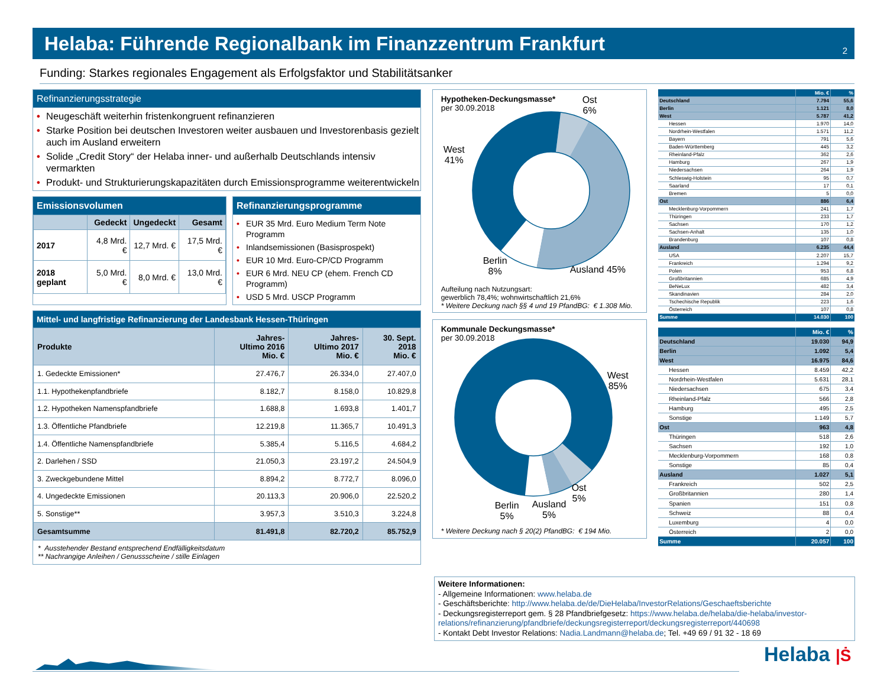Helaba: Führende Regionalbank im Finanzzentrum Frankfurt
2
Funding: Starkes regionales Engagement als Erfolgsfaktor und Stabilitätsanker
Refinanzierungsstrategie
• Neugeschäft weiterhin fristenkongruent refinanzieren
• Starke Position bei deutschen Investoren weiter ausbauen und Investorenbasis gezielt auch im Ausland erweitern
• Solide „Credit Story“ der Helaba inner- und außerhalb Deutschlands intensiv vermarkten
• Produkt- und Strukturierungskapazitäten durch Emissionsprogramme weiterentwickeln
Emissionsvolumen
| | Gedeckt | Ungedeckt | Gesamt |
| --- | --- | --- | --- |
| 2017 | 4,8 Mrd. € | 12,7 Mrd. € | 17,5 Mrd. € |
| 2018 geplant | 5,0 Mrd. € | 8,0 Mrd. € | 13,0 Mrd. € |
Refinanzierungsprogramme
• EUR 35 Mrd. Euro Medium Term Note Programm
• Inlandsemissionen (Basisprospekt)
• EUR 10 Mrd. Euro-CP/CD Programm
• EUR 6 Mrd. NEU CP (ehem. French CD Programm)
• USD 5 Mrd. USCP Programm
Mittel- und langfristige Refinanzierung der Landesbank Hessen-Thüringen
| Produkte | Jahres- Ultimo 2016 Mio. € | Jahres- Ultimo 2017 Mio. € | 30. Sept. 2018 Mio. € |
| --- | --- | --- | --- |
| 1. Gedeckte Emissionen* | 27.476,7 | 26.334,0 | 27.407,0 |
| 1.1. Hypothekenpfandbriefe | 8.182,7 | 8.158,0 | 10.829,8 |
| 1.2. Hypotheken Namenspfandbriefe | 1.688,8 | 1.693,8 | 1.401,7 |
| 1.3. Öffentliche Pfandbriefe | 12.219,8 | 11.365,7 | 10.491,3 |
| 1.4. Öffentliche Namenspfandbriefe | 5.385,4 | 5.116,5 | 4.684,2 |
| 2. Darlehen / SSD | 21.050,3 | 23.197,2 | 24.504,9 |
| 3. Zweckgebundene Mittel | 8.894,2 | 8.772,7 | 8.096,0 |
| 4. Ungedeckte Emissionen | 20.113,3 | 20.906,0 | 22.520,2 |
| 5. Sonstige** | 3.957,3 | 3.510,3 | 3.224,8 |
| Gesamtsumme | 81.491,8 | 82.720,2 | 85.752,9 |
* Ausstehender Bestand entsprechend Endfälligkeitsdatum
** Nachrangige Anleihen / Genussscheine / stille Einlagen
Hypotheken-Deckungsmasse*
per 30.09.2018
Ost
6%
West
41%
Berlin
8%
Ausland 45%
Aufteilung nach Nutzungsart:
gewerblich 78,4%; wohnwirtschaftlich 21,6%
* Weitere Deckung nach §§ 4 und 19 PfandBG: € 1.308 Mio.
Kommunale Deckungsmasse*
per 30.09.2018
West
85%
Berlin
5%
Ausland
5%
Ost
5%
* Weitere Deckung nach § 20(2) PfandBG: € 194 Mio.
| | Mio. € | % |
| Deutschland | 7.794 | 55,6 |
| Berlin | 1.121 | 8,0 |
| West | 5.787 | 41,2 |
| Hessen | 1.970 | 14,0 |
| Nordrhein-Westfalen | 1.571 | 11,2 |
| Bayern | 791 | 5,6 |
| Baden-Württemberg | 445 | 3,2 |
| Rheinland-Pfalz | 362 | 2,6 |
| Hamburg | 267 | 1,9 |
| Niedersachsen | 264 | 1,9 |
| Schleswig-Holstein | 95 | 0,7 |
| Saarland | 17 | 0,1 |
| Bremen | 5 | 0,0 |
| Ost | 886 | 6,4 |
| Mecklenburg-Vorpommern | 241 | 1,7 |
| Thüringen | 233 | 1,7 |
| Sachsen | 170 | 1,2 |
| Sachsen-Anhalt | 135 | 1,0 |
| Brandenburg | 107 | 0,8 |
| Ausland | 6.235 | 44,4 |
| USA | 2.207 | 15,7 |
| Frankreich | 1.294 | 9,2 |
| Polen | 953 | 6,8 |
| Großbritannien | 685 | 4,9 |
| BeNeLux | 482 | 3,4 |
| Skandinavien | 284 | 2,0 |
| Tschechische Republik | 223 | 1,6 |
| Österreich | 107 | 0,8 |
| Summe | 14.030 | 100 |
| | Mio. € | % |
| Deutschland | 19.030 | 94,9 |
| Berlin | 1.092 | 5,4 |
| West | 16.975 | 84,6 |
| Hessen | 8.459 | 42,2 |
| Nordrhein-Westfalen | 5.631 | 28,1 |
| Niedersachsen | 675 | 3,4 |
| Rheinland-Pfalz | 566 | 2,8 |
| Hamburg | 495 | 2,5 |
| Sonstige | 1.149 | 5,7 |
| Ost | 963 | 4,8 |
| Thüringen | 518 | 2,6 |
| Sachsen | 192 | 1,0 |
| Mecklenburg-Vorpommern | 168 | 0,8 |
| Sonstige | 85 | 0,4 |
| Ausland | 1.027 | 5,1 |
| Frankreich | 502 | 2,5 |
| Großbritannien | 280 | 1,4 |
| Spanien | 151 | 0,8 |
| Schweiz | 88 | 0,4 |
| Luxemburg | 4 | 0,0 |
| Österreich | 2 | 0,0 |
| Summe | 20.057 | 100 |
Weitere Informationen:
- Allgemeine Informationen: www.helaba.de
- Geschäftsberichte: http://www.helaba.de/de/DieHelaba/InvestorRelations/Geschaeftsberichte
- Deckungsregisterreport gem. § 28 Pfandbriefgesetz: https://www.helaba.de/helaba/die-helaba/investor-relations/refinanzierung/pfandbriefe/deckungsregisterreport/deckungsregisterreport/440698
- Kontakt Debt Investor Relations: Nadia.Landmann@helaba.de; Tel. +49 69 / 91 32 - 18 69
Helaba |Ṡ